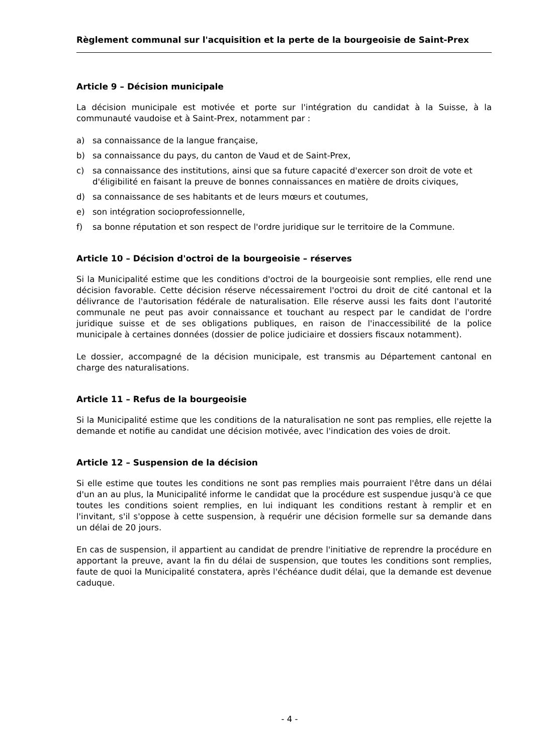Règlement communal sur l'acquisition et la perte de la bourgeoisie de Saint-Prex
Article 9 – Décision municipale
La décision municipale est motivée et porte sur l'intégration du candidat à la Suisse, à la communauté vaudoise et à Saint-Prex, notamment par :
a) sa connaissance de la langue française,
b) sa connaissance du pays, du canton de Vaud et de Saint-Prex,
c) sa connaissance des institutions, ainsi que sa future capacité d'exercer son droit de vote et d'éligibilité en faisant la preuve de bonnes connaissances en matière de droits civiques,
d) sa connaissance de ses habitants et de leurs mœurs et coutumes,
e) son intégration socioprofessionnelle,
f) sa bonne réputation et son respect de l'ordre juridique sur le territoire de la Commune.
Article 10 – Décision d'octroi de la bourgeoisie – réserves
Si la Municipalité estime que les conditions d'octroi de la bourgeoisie sont remplies, elle rend une décision favorable. Cette décision réserve nécessairement l'octroi du droit de cité cantonal et la délivrance de l'autorisation fédérale de naturalisation. Elle réserve aussi les faits dont l'autorité communale ne peut pas avoir connaissance et touchant au respect par le candidat de l'ordre juridique suisse et de ses obligations publiques, en raison de l'inaccessibilité de la police municipale à certaines données (dossier de police judiciaire et dossiers fiscaux notamment).
Le dossier, accompagné de la décision municipale, est transmis au Département cantonal en charge des naturalisations.
Article 11 – Refus de la bourgeoisie
Si la Municipalité estime que les conditions de la naturalisation ne sont pas remplies, elle rejette la demande et notifie au candidat une décision motivée, avec l'indication des voies de droit.
Article 12 – Suspension de la décision
Si elle estime que toutes les conditions ne sont pas remplies mais pourraient l'être dans un délai d'un an au plus, la Municipalité informe le candidat que la procédure est suspendue jusqu'à ce que toutes les conditions soient remplies, en lui indiquant les conditions restant à remplir et en l'invitant, s'il s'oppose à cette suspension, à requérir une décision formelle sur sa demande dans un délai de 20 jours.
En cas de suspension, il appartient au candidat de prendre l'initiative de reprendre la procédure en apportant la preuve, avant la fin du délai de suspension, que toutes les conditions sont remplies, faute de quoi la Municipalité constatera, après l'échéance dudit délai, que la demande est devenue caduque.
- 4 -